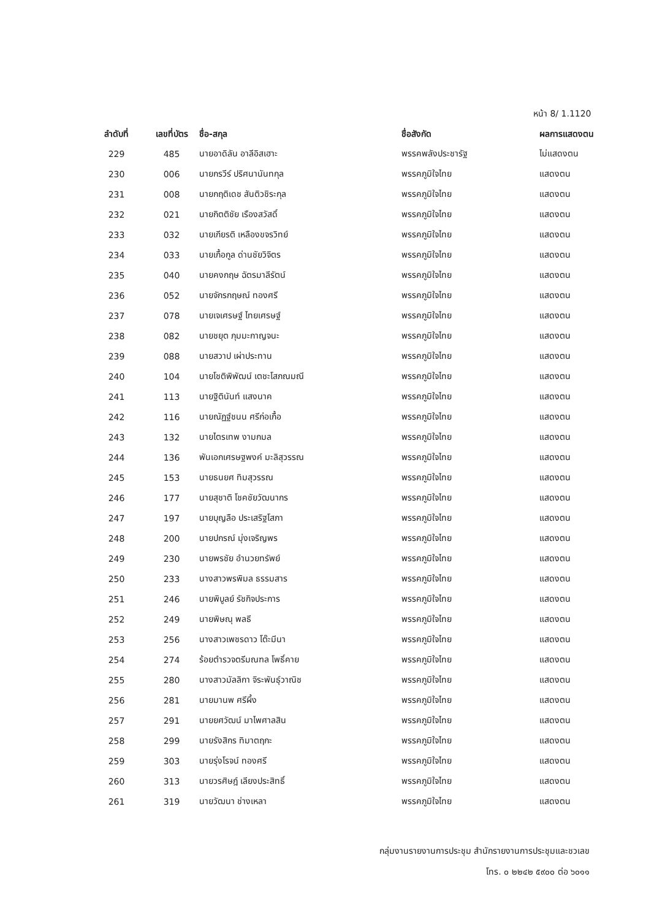หน้า 8/ 1.1120
| ลำดับที่ | เลขที่บัตร | ชื่อ-สกุล | ชื่อสังกัด | ผลการแสดงตน |
| --- | --- | --- | --- | --- |
| 229 | 485 | นายอาดิลัน อาลีอิสเฮาะ | พรรคพลังประชารัฐ | ไม่แสดงตน |
| 230 | 006 | นายกรวีร์ ปริศนานันทกุล | พรรคภูมิใจไทย | แสดงตน |
| 231 | 008 | นายกฤติเดช สันติวชิระกุล | พรรคภูมิใจไทย | แสดงตน |
| 232 | 021 | นายกิตติชัย เรืองสวัสดิ์ | พรรคภูมิใจไทย | แสดงตน |
| 233 | 032 | นายเกียรติ เหลืองขจรวิทย์ | พรรคภูมิใจไทย | แสดงตน |
| 234 | 033 | นายเกื้อกูล ด่านชัยวิจิตร | พรรคภูมิใจไทย | แสดงตน |
| 235 | 040 | นายคงกฤษ ฉัตรมาลีรัตน์ | พรรคภูมิใจไทย | แสดงตน |
| 236 | 052 | นายจักรกฤษณ์ ทองศรี | พรรคภูมิใจไทย | แสดงตน |
| 237 | 078 | นายเจเศรษฐ์ ไทยเศรษฐ์ | พรรคภูมิใจไทย | แสดงตน |
| 238 | 082 | นายชยุต ภุมมะกาญจนะ | พรรคภูมิใจไทย | แสดงตน |
| 239 | 088 | นายสวาป เผ่าประทาน | พรรคภูมิใจไทย | แสดงตน |
| 240 | 104 | นายโชติพิพัฒน์ เตชะโสภณมณี | พรรคภูมิใจไทย | แสดงตน |
| 241 | 113 | นายฐิตินันท์ แสงนาค | พรรคภูมิใจไทย | แสดงตน |
| 242 | 116 | นายณัฏฐ์ชนน ศรีก่อเกื้อ | พรรคภูมิใจไทย | แสดงตน |
| 243 | 132 | นายไตรเทพ งามกมล | พรรคภูมิใจไทย | แสดงตน |
| 244 | 136 | พันเอกเศรษฐพงค์ มะลิสุวรรณ | พรรคภูมิใจไทย | แสดงตน |
| 245 | 153 | นายธนยศ ทิมสุวรรณ | พรรคภูมิใจไทย | แสดงตน |
| 246 | 177 | นายสุชาติ โชคชัยวัฒนากร | พรรคภูมิใจไทย | แสดงตน |
| 247 | 197 | นายบุญลือ ประเสริฐโสภา | พรรคภูมิใจไทย | แสดงตน |
| 248 | 200 | นายปกรณ์ มุ่งเจริญพร | พรรคภูมิใจไทย | แสดงตน |
| 249 | 230 | นายพรชัย อำนวยทรัพย์ | พรรคภูมิใจไทย | แสดงตน |
| 250 | 233 | นางสาวพรพิมล ธรรมสาร | พรรคภูมิใจไทย | แสดงตน |
| 251 | 246 | นายพิบูลย์ รัชกิจประการ | พรรคภูมิใจไทย | แสดงตน |
| 252 | 249 | นายพิษณุ พลธี | พรรคภูมิใจไทย | แสดงตน |
| 253 | 256 | นางสาวเพชรดาว โต๊ะมีนา | พรรคภูมิใจไทย | แสดงตน |
| 254 | 274 | ร้อยตำรวจตรีมณฑล โพธิ์คาย | พรรคภูมิใจไทย | แสดงตน |
| 255 | 280 | นางสาวมัลลิกา จิระพันธุ์วาณิช | พรรคภูมิใจไทย | แสดงตน |
| 256 | 281 | นายมานพ ศรีผึ้ง | พรรคภูมิใจไทย | แสดงตน |
| 257 | 291 | นายยศวัฒน์ มาไพศาลสิน | พรรคภูมิใจไทย | แสดงตน |
| 258 | 299 | นายรังสิกร ทิมาตฤกะ | พรรคภูมิใจไทย | แสดงตน |
| 259 | 303 | นายรุ่งโรจน์ ทองศรี | พรรคภูมิใจไทย | แสดงตน |
| 260 | 313 | นายวรศิษฎ์ เลียงประสิทธิ์ | พรรคภูมิใจไทย | แสดงตน |
| 261 | 319 | นายวัฒนา ช่างเหลา | พรรคภูมิใจไทย | แสดงตน |
กลุ่มงานรายงานการประชุม สำนักรายงานการประชุมและชวเลข
โทร. ๐ ๒๒๔๒ ๕๙๐๐ ต่อ ๖๐๑๑